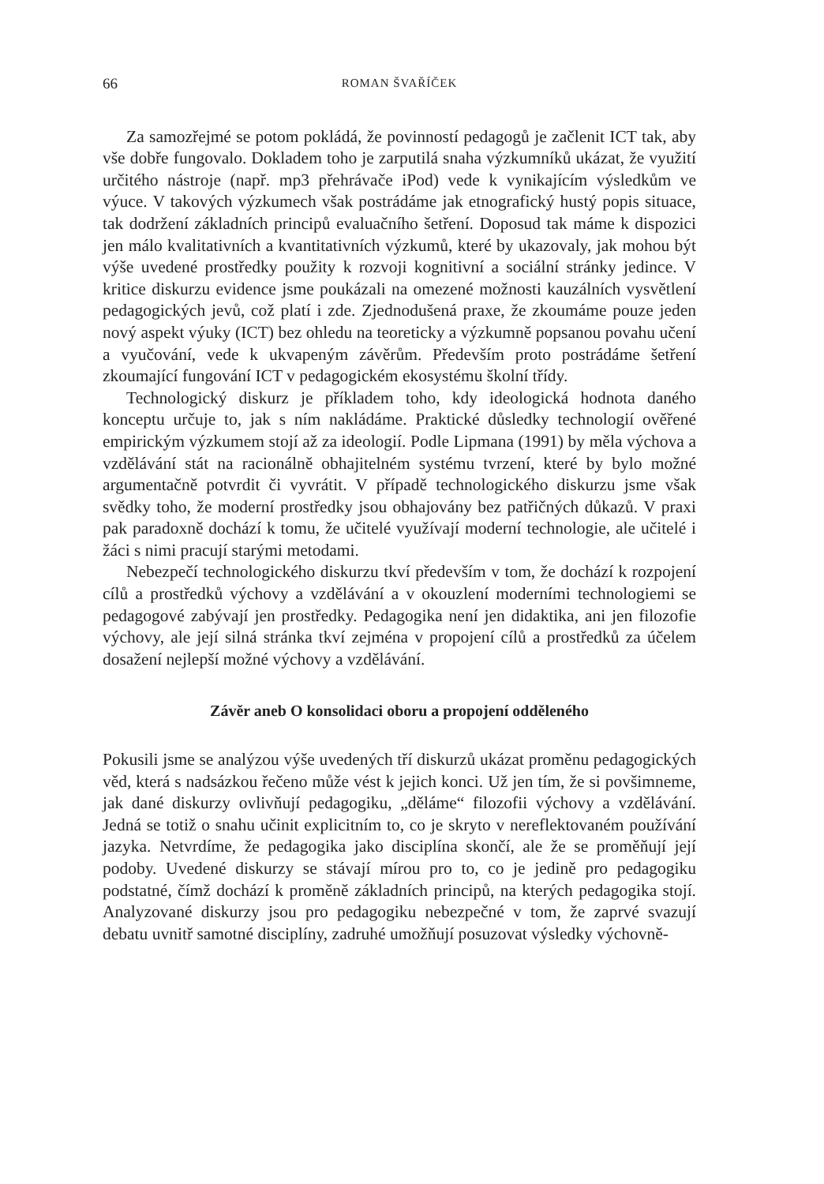66 ROMAN ŠVAŘÍČEK
Za samozřejmé se potom pokládá, že povinností pedagogů je začlenit ICT tak, aby vše dobře fungovalo. Dokladem toho je zarputilá snaha výzkumníků ukázat, že využití určitého nástroje (např. mp3 přehrávače iPod) vede k vynikajícím výsledkům ve výuce. V takových výzkumech však postrádáme jak etnografický hustý popis situace, tak dodržení základních principů evaluačního šetření. Doposud tak máme k dispozici jen málo kvalitativních a kvantitativních výzkumů, které by ukazovaly, jak mohou být výše uvedené prostředky použity k rozvoji kognitivní a sociální stránky jedince. V kritice diskurzu evidence jsme poukázali na omezené možnosti kauzálních vysvětlení pedagogických jevů, což platí i zde. Zjednodušená praxe, že zkoumáme pouze jeden nový aspekt výuky (ICT) bez ohledu na teoreticky a výzkumně popsanou povahu učení a vyučování, vede k ukvapeným závěrům. Především proto postrádáme šetření zkoumající fungování ICT v pedagogickém ekosystému školní třídy.
Technologický diskurz je příkladem toho, kdy ideologická hodnota daného konceptu určuje to, jak s ním nakládáme. Praktické důsledky technologií ověřené empirickým výzkumem stojí až za ideologií. Podle Lipmana (1991) by měla výchova a vzdělávání stát na racionálně obhajitelném systému tvrzení, které by bylo možné argumentačně potvrdit či vyvrátit. V případě technologického diskurzu jsme však svědky toho, že moderní prostředky jsou obhajovány bez patřičných důkazů. V praxi pak paradoxně dochází k tomu, že učitelé využívají moderní technologie, ale učitelé i žáci s nimi pracují starými metodami.
Nebezpečí technologického diskurzu tkví především v tom, že dochází k rozpojení cílů a prostředků výchovy a vzdělávání a v okouzlení moderními technologiemi se pedagogové zabývají jen prostředky. Pedagogika není jen didaktika, ani jen filozofie výchovy, ale její silná stránka tkví zejména v propojení cílů a prostředků za účelem dosažení nejlepší možné výchovy a vzdělávání.
Závěr aneb O konsolidaci oboru a propojení odděleného
Pokusili jsme se analýzou výše uvedených tří diskurzů ukázat proměnu pedagogických věd, která s nadsázkou řečeno může vést k jejich konci. Už jen tím, že si povšimneme, jak dané diskurzy ovlivňují pedagogiku, „děláme“ filozofii výchovy a vzdělávání. Jedná se totiž o snahu učinit explicitním to, co je skryto v nereflektovaném používání jazyka. Netvrdíme, že pedagogika jako disciplína skončí, ale že se proměňují její podoby. Uvedené diskurzy se stávají mírou pro to, co je jedině pro pedagogiku podstatné, čímž dochází k proměně základních principů, na kterých pedagogika stojí. Analyzované diskurzy jsou pro pedagogiku nebezpečné v tom, že zaprvé svazují debatu uvnitř samotné disciplíny, zadruhé umožňují posuzovat výsledky výchovně-